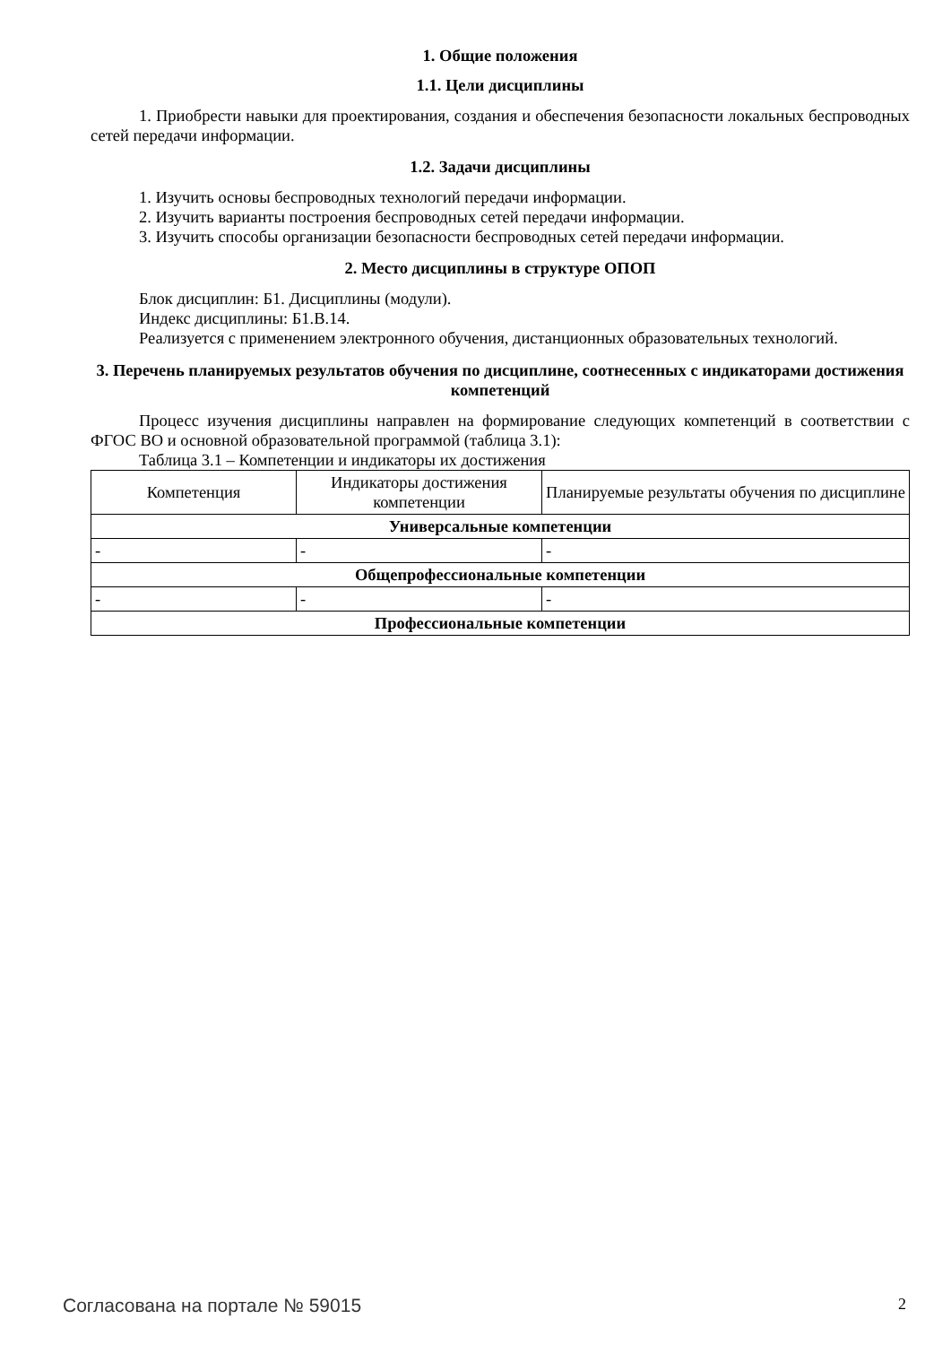1. Общие положения
1.1. Цели дисциплины
1. Приобрести навыки для проектирования, создания и обеспечения безопасности локальных беспроводных сетей передачи информации.
1.2. Задачи дисциплины
1. Изучить основы беспроводных технологий передачи информации.
2. Изучить варианты построения беспроводных сетей передачи информации.
3. Изучить способы организации безопасности беспроводных сетей передачи информации.
2. Место дисциплины в структуре ОПОП
Блок дисциплин: Б1. Дисциплины (модули).
Индекс дисциплины: Б1.В.14.
Реализуется с применением электронного обучения, дистанционных образовательных технологий.
3. Перечень планируемых результатов обучения по дисциплине, соотнесенных с индикаторами достижения компетенций
Процесс изучения дисциплины направлен на формирование следующих компетенций в соответствии с ФГОС ВО и основной образовательной программой (таблица 3.1):
Таблица 3.1 – Компетенции и индикаторы их достижения
| Компетенция | Индикаторы достижения компетенции | Планируемые результаты обучения по дисциплине |
| --- | --- | --- |
| Универсальные компетенции | | |
| - | - | - |
| Общепрофессиональные компетенции | | |
| - | - | - |
| Профессиональные компетенции | | |
Согласована на портале № 59015 2